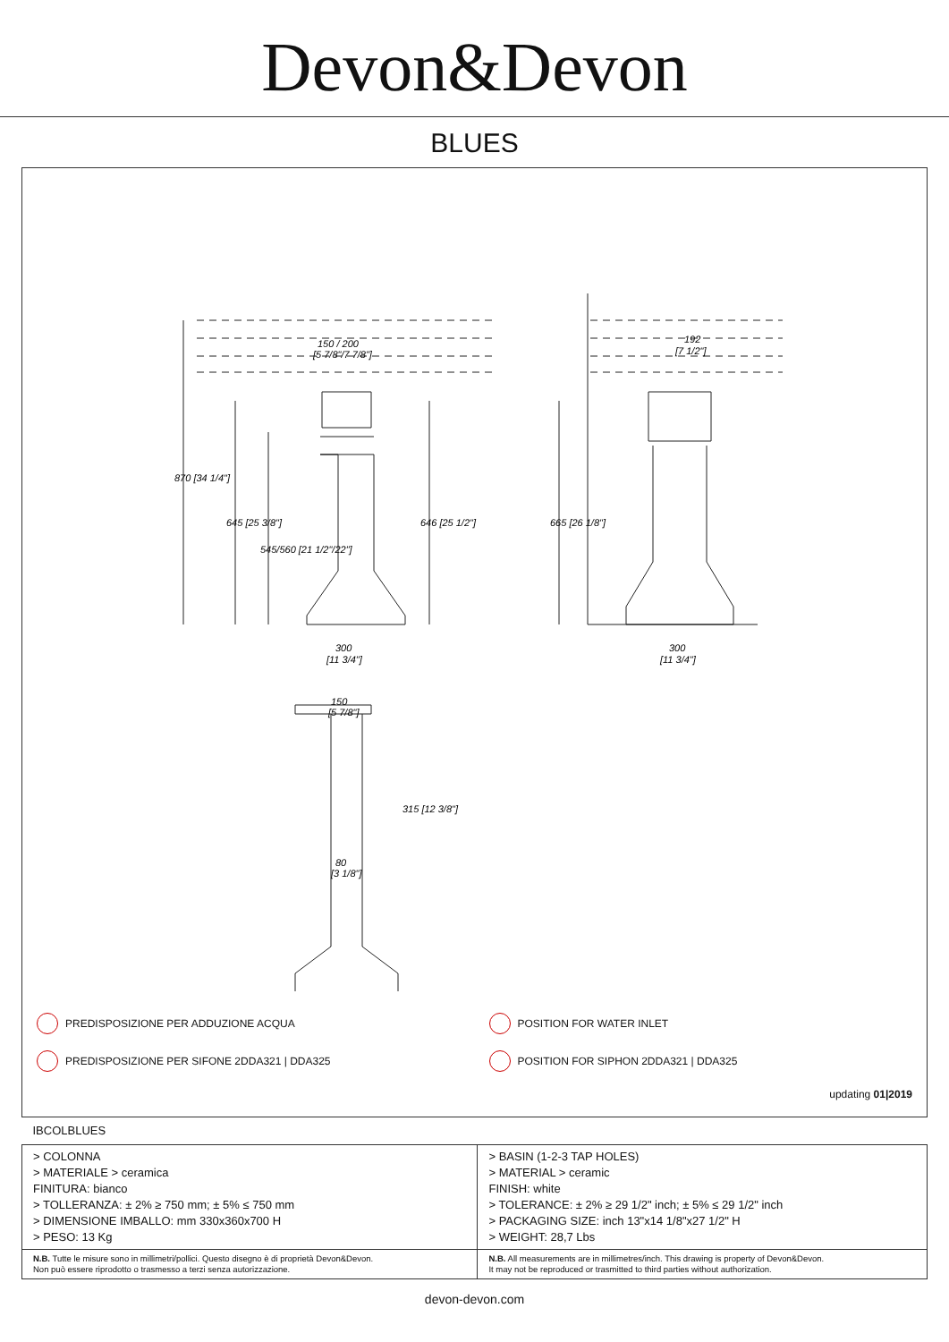Devon&Devon
BLUES
150 / 200
[5 7/8"/7 7/8"]
192
[7 1/2"]
300
[11 3/4"]
300
[11 3/4"]
150
[5 7/8"]
80
[3 1/8"]
870 [34 1/4"]
645 [25 3/8"]
545/560 [21 1/2"/22"]
646 [25 1/2"]
665 [26 1/8"]
315 [12 3/8"]
PREDISPOSIZIONE PER ADDUZIONE ACQUA
PREDISPOSIZIONE PER SIFONE 2DDA321 | DDA325
POSITION FOR WATER INLET
POSITION FOR SIPHON 2DDA321 | DDA325
updating 01|2019
| IBCOLBLUES | |
| > COLONNA > MATERIALE > ceramica FINITURA: bianco > TOLLERANZA: ± 2% ≥ 750 mm; ± 5% ≤ 750 mm > DIMENSIONE IMBALLO: mm 330x360x700 H > PESO: 13 Kg | > BASIN (1-2-3 TAP HOLES) > MATERIAL > ceramic FINISH: white > TOLERANCE: ± 2% ≥ 29 1/2" inch; ± 5% ≤ 29 1/2" inch > PACKAGING SIZE: inch 13"x14 1/8"x27 1/2" H > WEIGHT: 28,7 Lbs |
| N.B. Tutte le misure sono in millimetri/pollici. Questo disegno è di proprietà Devon&Devon. Non può essere riprodotto o trasmesso a terzi senza autorizzazione. | N.B. All measurements are in millimetres/inch. This drawing is property of Devon&Devon. It may not be reproduced or trasmitted to third parties without authorization. |
devon-devon.com